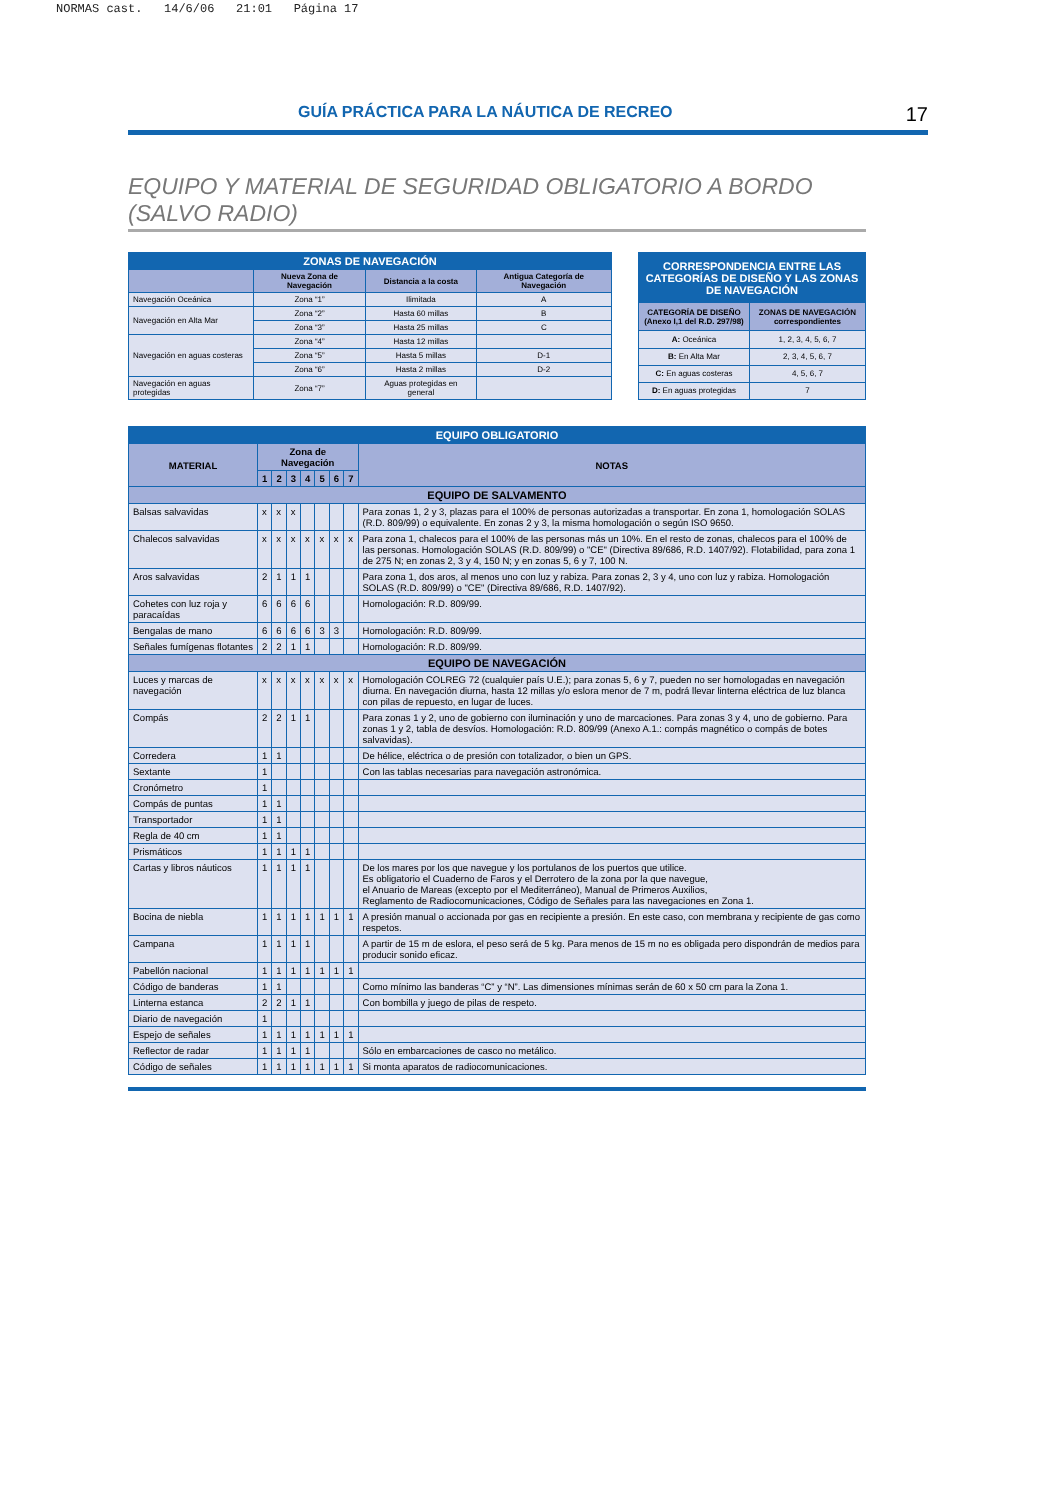NORMAS cast. 14/6/06 21:01 Página 17
GUÍA PRÁCTICA PARA LA NÁUTICA DE RECREO 17
EQUIPO Y MATERIAL DE SEGURIDAD OBLIGATORIO A BORDO (SALVO RADIO)
| ZONAS DE NAVEGACIÓN | | | |
| --- | --- | --- | --- |
| | Nueva Zona de Navegación | Distancia a la costa | Antigua Categoría de Navegación |
| Navegación Oceánica | Zona “1” | Ilimitada | A |
| Navegación en Alta Mar | Zona “2” | Hasta 60 millas | B |
| | Zona “3” | Hasta 25 millas | C |
| Navegación en aguas costeras | Zona “4” | Hasta 12 millas | |
| | Zona “5” | Hasta 5 millas | D-1 |
| | Zona “6” | Hasta 2 millas | D-2 |
| Navegación en aguas protegidas | Zona “7” | Aguas protegidas en general | |
| CORRESPONDENCIA ENTRE LAS CATEGORÍAS DE DISEÑO Y LAS ZONAS DE NAVEGACIÓN | |
| --- | --- |
| CATEGORÍA DE DISEÑO (Anexo I,1 del R.D. 297/98) | ZONAS DE NAVEGACIÓN correspondientes |
| A: Oceánica | 1, 2, 3, 4, 5, 6, 7 |
| B: En Alta Mar | 2, 3, 4, 5, 6, 7 |
| C: En aguas costeras | 4, 5, 6, 7 |
| D: En aguas protegidas | 7 |
| EQUIPO OBLIGATORIO | | | | | | | | |
| --- | --- | --- | --- | --- | --- | --- | --- | --- |
| MATERIAL | Zona de Navegación | | | | | | | NOTAS |
| | 1 | 2 | 3 | 4 | 5 | 6 | 7 | |
| EQUIPO DE SALVAMENTO | | | | | | | | |
| Balsas salvavidas | x | x | x | | | | | Para zonas 1, 2 y 3, plazas para el 100% de personas autorizadas a transportar. En zona 1, homologación SOLAS (R.D. 809/99) o equivalente. En zonas 2 y 3, la misma homologación o según ISO 9650. |
| Chalecos salvavidas | x | x | x | x | x | x | x | Para zona 1, chalecos para el 100% de las personas más un 10%. En el resto de zonas, chalecos para el 100% de las personas. Homologación SOLAS (R.D. 809/99) o "CE" (Directiva 89/686, R.D. 1407/92). Flotabilidad, para zona 1 de 275 N; en zonas 2, 3 y 4, 150 N; y en zonas 5, 6 y 7, 100 N. |
| Aros salvavidas | 2 | 1 | 1 | 1 | | | | Para zona 1, dos aros, al menos uno con luz y rabiza. Para zonas 2, 3 y 4, uno con luz y rabiza. Homologación SOLAS (R.D. 809/99) o "CE" (Directiva 89/686, R.D. 1407/92). |
| Cohetes con luz roja y paracaídas | 6 | 6 | 6 | 6 | | | | Homologación: R.D. 809/99. |
| Bengalas de mano | 6 | 6 | 6 | 6 | 3 | 3 | | Homologación: R.D. 809/99. |
| Señales fumígenas flotantes | 2 | 2 | 1 | 1 | | | | Homologación: R.D. 809/99. |
| EQUIPO DE NAVEGACIÓN | | | | | | | | |
| Luces y marcas de navegación | x | x | x | x | x | x | x | Homologación COLREG 72 (cualquier país U.E.); para zonas 5, 6 y 7, pueden no ser homologadas en navegación diurna. En navegación diurna, hasta 12 millas y/o eslora menor de 7 m, podrá llevar linterna eléctrica de luz blanca con pilas de repuesto, en lugar de luces. |
| Compás | 2 | 2 | 1 | 1 | | | | Para zonas 1 y 2, uno de gobierno con iluminación y uno de marcaciones. Para zonas 3 y 4, uno de gobierno. Para zonas 1 y 2, tabla de desvíos. Homologación: R.D. 809/99 (Anexo A.1.: compás magnético o compás de botes salvavidas). |
| Corredera | 1 | 1 | | | | | | De hélice, eléctrica o de presión con totalizador, o bien un GPS. |
| Sextante | 1 | | | | | | | Con las tablas necesarias para navegación astronómica. |
| Cronómetro | 1 | | | | | | | |
| Compás de puntas | 1 | 1 | | | | | | |
| Transportador | 1 | 1 | | | | | | |
| Regla de 40 cm | 1 | 1 | | | | | | |
| Prismáticos | 1 | 1 | 1 | 1 | | | | |
| Cartas y libros náuticos | 1 | 1 | 1 | 1 | | | | De los mares por los que navegue y los portulanos de los puertos que utilice. Es obligatorio el Cuaderno de Faros y el Derrotero de la zona por la que navegue, el Anuario de Mareas (excepto por el Mediterráneo), Manual de Primeros Auxilios, Reglamento de Radiocomunicaciones, Código de Señales para las navegaciones en Zona 1. |
| Bocina de niebla | 1 | 1 | 1 | 1 | 1 | 1 | 1 | A presión manual o accionada por gas en recipiente a presión. En este caso, con membrana y recipiente de gas como respetos. |
| Campana | 1 | 1 | 1 | 1 | | | | A partir de 15 m de eslora, el peso será de 5 kg. Para menos de 15 m no es obligada pero dispondrán de medios para producir sonido eficaz. |
| Pabellón nacional | 1 | 1 | 1 | 1 | 1 | 1 | 1 | |
| Código de banderas | 1 | 1 | | | | | | Como mínimo las banderas “C” y “N”. Las dimensiones mínimas serán de 60 x 50 cm para la Zona 1. |
| Linterna estanca | 2 | 2 | 1 | 1 | | | | Con bombilla y juego de pilas de respeto. |
| Diario de navegación | 1 | | | | | | | |
| Espejo de señales | 1 | 1 | 1 | 1 | 1 | 1 | 1 | |
| Reflector de radar | 1 | 1 | 1 | 1 | | | | Sólo en embarcaciones de casco no metálico. |
| Código de señales | 1 | 1 | 1 | 1 | 1 | 1 | 1 | Si monta aparatos de radiocomunicaciones. |